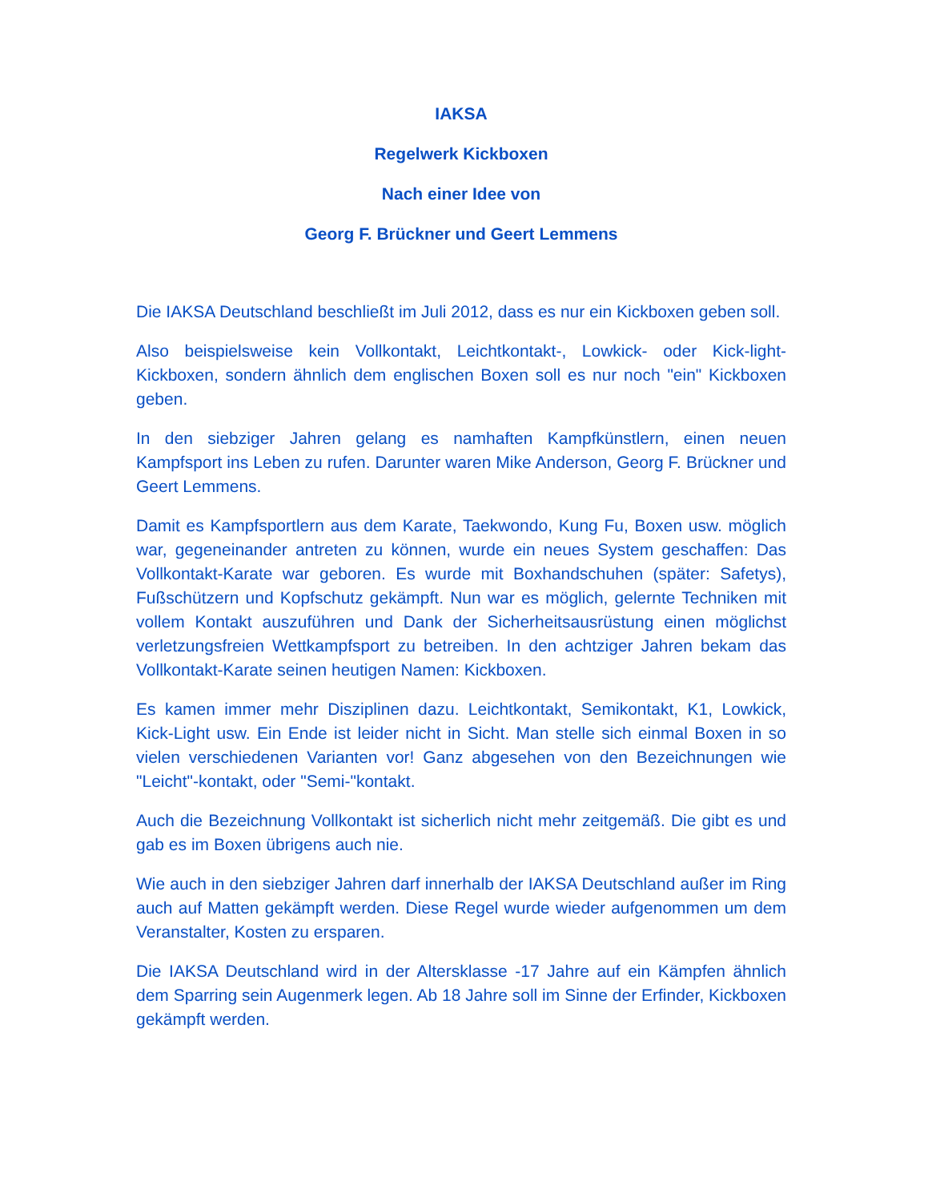IAKSA
Regelwerk Kickboxen
Nach einer Idee von
Georg F. Brückner und Geert Lemmens
Die IAKSA Deutschland beschließt im Juli 2012, dass es nur ein Kickboxen geben soll.
Also beispielsweise kein Vollkontakt, Leichtkontakt-, Lowkick- oder Kick-light-Kickboxen, sondern ähnlich dem englischen Boxen soll es nur noch "ein" Kickboxen geben.
In den siebziger Jahren gelang es namhaften Kampfkünstlern, einen neuen Kampfsport ins Leben zu rufen. Darunter waren Mike Anderson, Georg F. Brückner und Geert Lemmens.
Damit es Kampfsportlern aus dem Karate, Taekwondo, Kung Fu, Boxen usw. möglich war, gegeneinander antreten zu können, wurde ein neues System geschaffen: Das Vollkontakt-Karate war geboren. Es wurde mit Boxhandschuhen (später: Safetys), Fußschützern und Kopfschutz gekämpft. Nun war es möglich, gelernte Techniken mit vollem Kontakt auszuführen und Dank der Sicherheitsausrüstung einen möglichst verletzungsfreien Wettkampfsport zu betreiben. In den achtziger Jahren bekam das Vollkontakt-Karate seinen heutigen Namen: Kickboxen.
Es kamen immer mehr Disziplinen dazu. Leichtkontakt, Semikontakt, K1, Lowkick, Kick-Light usw. Ein Ende ist leider nicht in Sicht. Man stelle sich einmal Boxen in so vielen verschiedenen Varianten vor! Ganz abgesehen von den Bezeichnungen wie "Leicht"-kontakt, oder "Semi-"kontakt.
Auch die Bezeichnung Vollkontakt ist sicherlich nicht mehr zeitgemäß. Die gibt es und gab es im Boxen übrigens auch nie.
Wie auch in den siebziger Jahren darf innerhalb der IAKSA Deutschland außer im Ring auch auf Matten gekämpft werden. Diese Regel wurde wieder aufgenommen um dem Veranstalter, Kosten zu ersparen.
Die IAKSA Deutschland wird in der Altersklasse -17 Jahre auf ein Kämpfen ähnlich dem Sparring sein Augenmerk legen. Ab 18 Jahre soll im Sinne der Erfinder, Kickboxen gekämpft werden.